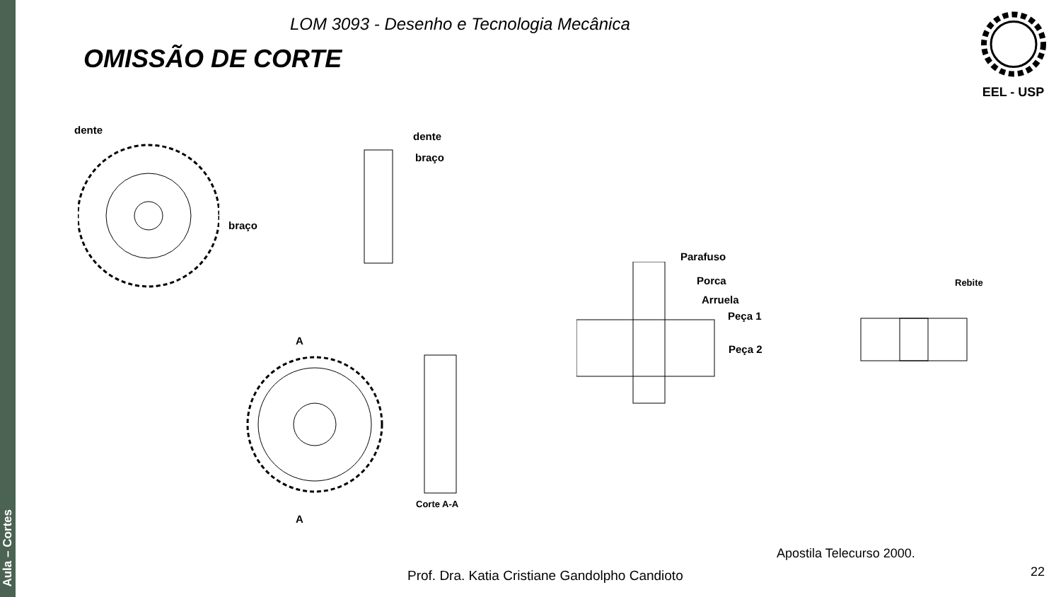Aula – Cortes
LOM 3093 - Desenho e Tecnologia Mecânica
OMISSÃO DE CORTE
EEL - USP
dente
braço
dente
braço
A
A
Corte A-A
Parafuso
Porca
Arruela
Peça 1
Peça 2
Rebite
Apostila Telecurso 2000.
Prof. Dra. Katia Cristiane Gandolpho Candioto
22